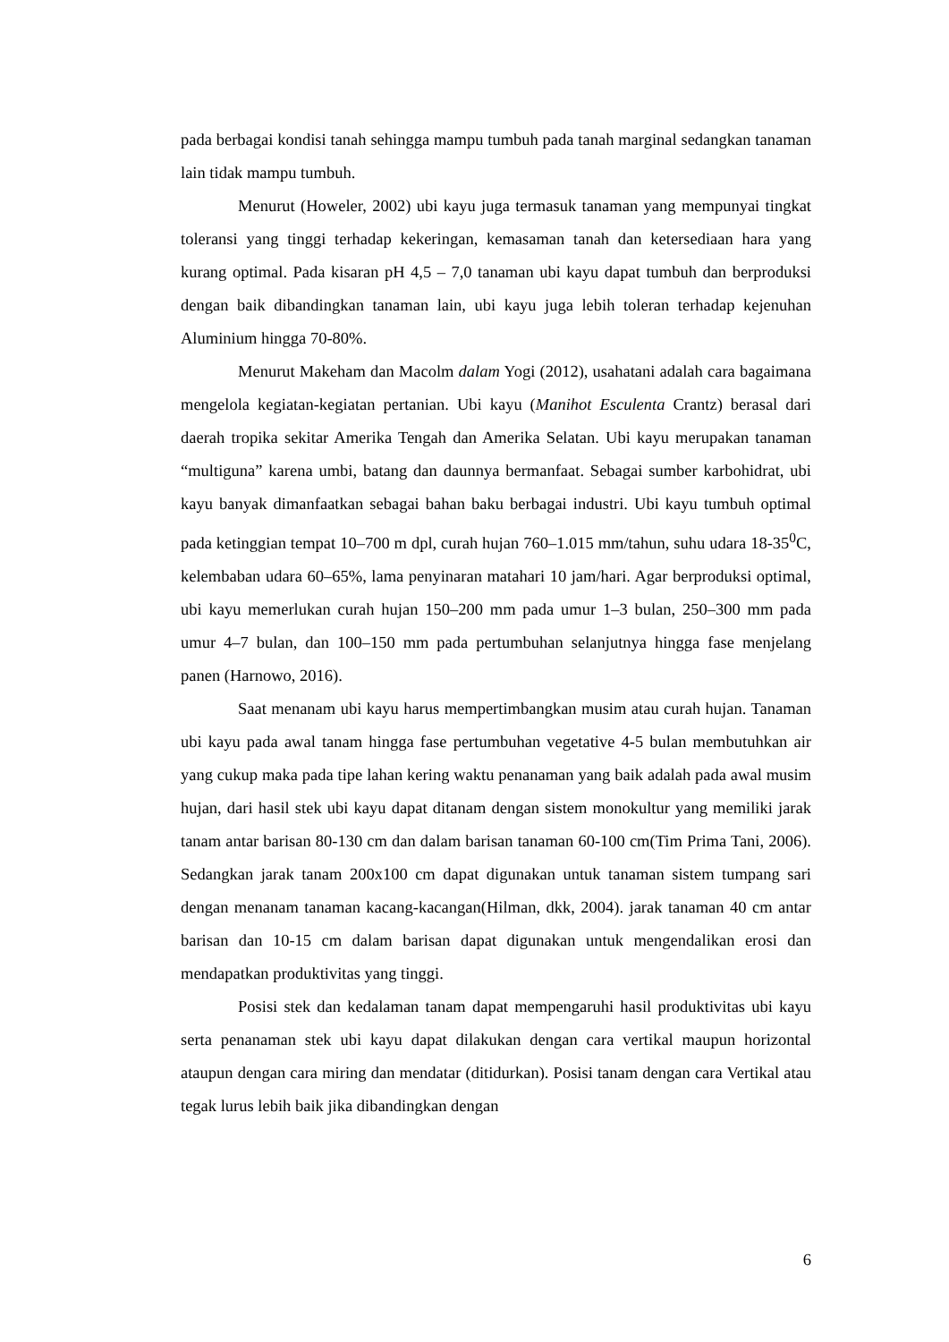pada berbagai kondisi tanah sehingga mampu tumbuh pada tanah marginal sedangkan tanaman lain tidak mampu tumbuh.
Menurut (Howeler, 2002) ubi kayu juga termasuk tanaman yang mempunyai tingkat toleransi yang tinggi terhadap kekeringan, kemasaman tanah dan ketersediaan hara yang kurang optimal. Pada kisaran pH 4,5 – 7,0 tanaman ubi kayu dapat tumbuh dan berproduksi dengan baik dibandingkan tanaman lain, ubi kayu juga lebih toleran terhadap kejenuhan Aluminium hingga 70-80%.
Menurut Makeham dan Macolm dalam Yogi (2012), usahatani adalah cara bagaimana mengelola kegiatan-kegiatan pertanian. Ubi kayu (Manihot Esculenta Crantz) berasal dari daerah tropika sekitar Amerika Tengah dan Amerika Selatan. Ubi kayu merupakan tanaman “multiguna” karena umbi, batang dan daunnya bermanfaat. Sebagai sumber karbohidrat, ubi kayu banyak dimanfaatkan sebagai bahan baku berbagai industri. Ubi kayu tumbuh optimal pada ketinggian tempat 10–700 m dpl, curah hujan 760–1.015 mm/tahun, suhu udara 18-35<sup>0</sup>C, kelembaban udara 60–65%, lama penyinaran matahari 10 jam/hari. Agar berproduksi optimal, ubi kayu memerlukan curah hujan 150–200 mm pada umur 1–3 bulan, 250–300 mm pada umur 4–7 bulan, dan 100–150 mm pada pertumbuhan selanjutnya hingga fase menjelang panen (Harnowo, 2016).
Saat menanam ubi kayu harus mempertimbangkan musim atau curah hujan. Tanaman ubi kayu pada awal tanam hingga fase pertumbuhan vegetative 4-5 bulan membutuhkan air yang cukup maka pada tipe lahan kering waktu penanaman yang baik adalah pada awal musim hujan, dari hasil stek ubi kayu dapat ditanam dengan sistem monokultur yang memiliki jarak tanam antar barisan 80-130 cm dan dalam barisan tanaman 60-100 cm(Tim Prima Tani, 2006). Sedangkan jarak tanam 200x100 cm dapat digunakan untuk tanaman sistem tumpang sari dengan menanam tanaman kacang-kacangan(Hilman, dkk, 2004). jarak tanaman 40 cm antar barisan dan 10-15 cm dalam barisan dapat digunakan untuk mengendalikan erosi dan mendapatkan produktivitas yang tinggi.
Posisi stek dan kedalaman tanam dapat mempengaruhi hasil produktivitas ubi kayu serta penanaman stek ubi kayu dapat dilakukan dengan cara vertikal maupun horizontal ataupun dengan cara miring dan mendatar (ditidurkan). Posisi tanam dengan cara Vertikal atau tegak lurus lebih baik jika dibandingkan dengan
6